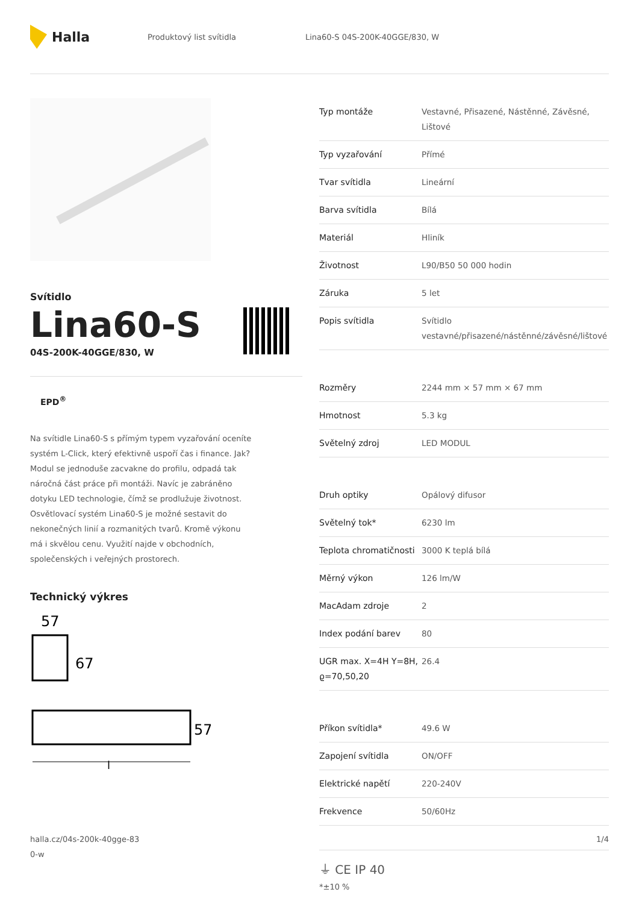Halla
Produktový list svítidla Lina60-S 04S-200K-40GGE/830, W
Svítidlo
Lina60-S
04S-200K-40GGE/830, W
EPD<sup>®</sup>
Na svítidle Lina60-S s přímým typem vyzařování oceníte systém L-Click, který efektivně uspoří čas i finance. Jak? Modul se jednoduše zacvakne do profilu, odpadá tak náročná část práce při montáži. Navíc je zabráněno dotyku LED technologie, čímž se prodlužuje životnost. Osvětlovací systém Lina60-S je možné sestavit do nekonečných linií a rozmanitých tvarů. Kromě výkonu má i skvělou cenu. Využití najde v obchodních, společenských i veřejných prostorech.
Technický výkres
57
67
57
l
| Typ montáže | Vestavné, Přisazené, Nástěnné, Závěsné, Lištové |
| Typ vyzařování | Přímé |
| Tvar svítidla | Lineární |
| Barva svítidla | Bílá |
| Materiál | Hliník |
| Životnost | L90/B50 50 000 hodin |
| Záruka | 5 let |
| Popis svítidla | Svítidlo vestavné/přisazené/nástěnné/závěsné/lištové |
| Rozměry | 2244 mm × 57 mm × 67 mm |
| Hmotnost | 5.3 kg |
| Světelný zdroj | LED MODUL |
| Druh optiky | Opálový difusor |
| Světelný tok* | 6230 lm |
| Teplota chromatičnosti | 3000 K teplá bílá |
| Měrný výkon | 126 lm/W |
| MacAdam zdroje | 2 |
| Index podání barev | 80 |
| UGR max. X=4H Y=8H, ϱ=70,50,20 | 26.4 |
| Příkon svítidla* | 49.6 W |
| Zapojení svítidla | ON/OFF |
| Elektrické napětí | 220-240V |
| Frekvence | 50/60Hz |
⏚ CE IP 40
*±10 %
halla.cz/04s-200k-40gge-83
0-w
1/4